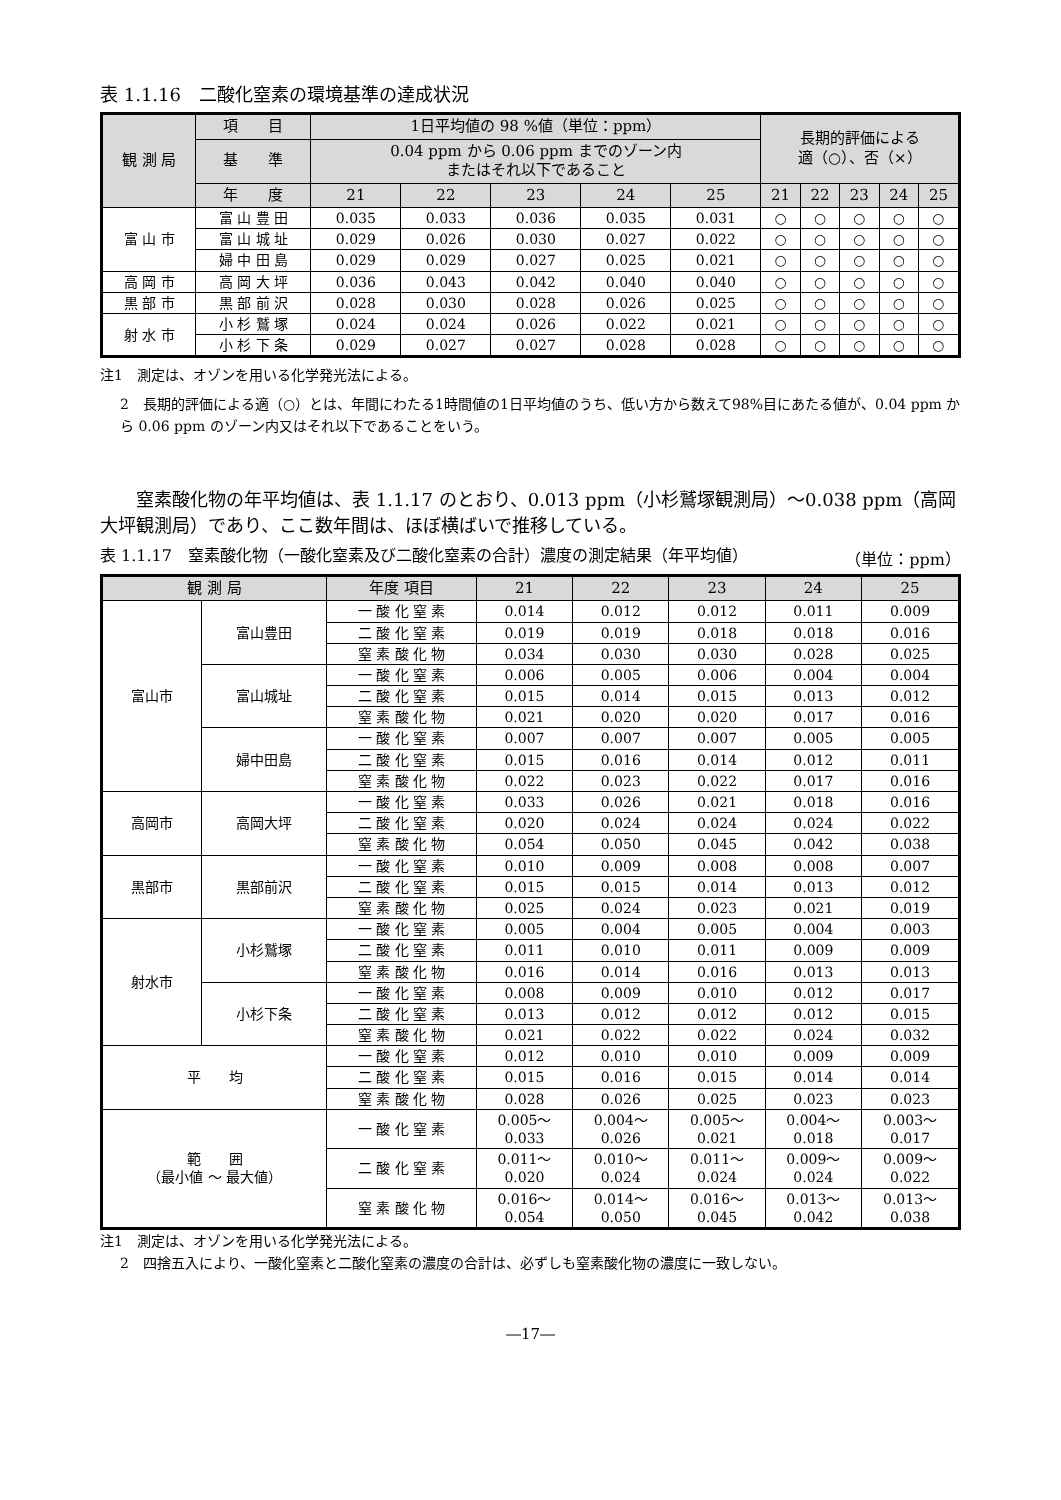表 1.1.16　二酸化窒素の環境基準の達成状況
| 観 測 局 | 項 目 | 1日平均値の 98 %値（単位：ppm） | | | | | 長期的評価による 適（○）、否（×） | | | | |
| --- | --- | --- | --- | --- | --- | --- | --- | --- | --- | --- | --- |
| | 基 準 | 0.04 ppm から 0.06 ppm までのゾーン内 またはそれ以下であること | | | | | | | | | |
| | 年 度 | 21 | 22 | 23 | 24 | 25 | 21 | 22 | 23 | 24 | 25 |
| 富 山 市 | 富 山 豊 田 | 0.035 | 0.033 | 0.036 | 0.035 | 0.031 | ○ | ○ | ○ | ○ | ○ |
| | 富 山 城 址 | 0.029 | 0.026 | 0.030 | 0.027 | 0.022 | ○ | ○ | ○ | ○ | ○ |
| | 婦 中 田 島 | 0.029 | 0.029 | 0.027 | 0.025 | 0.021 | ○ | ○ | ○ | ○ | ○ |
| 高 岡 市 | 高 岡 大 坪 | 0.036 | 0.043 | 0.042 | 0.040 | 0.040 | ○ | ○ | ○ | ○ | ○ |
| 黒 部 市 | 黒 部 前 沢 | 0.028 | 0.030 | 0.028 | 0.026 | 0.025 | ○ | ○ | ○ | ○ | ○ |
| 射 水 市 | 小 杉 鷲 塚 | 0.024 | 0.024 | 0.026 | 0.022 | 0.021 | ○ | ○ | ○ | ○ | ○ |
| | 小 杉 下 条 | 0.029 | 0.027 | 0.027 | 0.028 | 0.028 | ○ | ○ | ○ | ○ | ○ |
注1　測定は、オゾンを用いる化学発光法による。
2　長期的評価による適（○）とは、年間にわたる1時間値の1日平均値のうち、低い方から数えて98%目にあたる値が、0.04 ppm から 0.06 ppm のゾーン内又はそれ以下であることをいう。
窒素酸化物の年平均値は、表 1.1.17 のとおり、0.013 ppm（小杉鷲塚観測局）～0.038 ppm（高岡大坪観測局）であり、ここ数年間は、ほぼ横ばいで推移している。
表 1.1.17　窒素酸化物（一酸化窒素及び二酸化窒素の合計）濃度の測定結果（年平均値） （単位：ppm）
| 観 測 局 | | 年度 項目 | 21 | 22 | 23 | 24 | 25 |
| --- | --- | --- | --- | --- | --- | --- | --- |
| 富山市 | 富山豊田 | 一 酸 化 窒 素 | 0.014 | 0.012 | 0.012 | 0.011 | 0.009 |
| | | 二 酸 化 窒 素 | 0.019 | 0.019 | 0.018 | 0.018 | 0.016 |
| | | 窒 素 酸 化 物 | 0.034 | 0.030 | 0.030 | 0.028 | 0.025 |
| | 富山城址 | 一 酸 化 窒 素 | 0.006 | 0.005 | 0.006 | 0.004 | 0.004 |
| | | 二 酸 化 窒 素 | 0.015 | 0.014 | 0.015 | 0.013 | 0.012 |
| | | 窒 素 酸 化 物 | 0.021 | 0.020 | 0.020 | 0.017 | 0.016 |
| | 婦中田島 | 一 酸 化 窒 素 | 0.007 | 0.007 | 0.007 | 0.005 | 0.005 |
| | | 二 酸 化 窒 素 | 0.015 | 0.016 | 0.014 | 0.012 | 0.011 |
| | | 窒 素 酸 化 物 | 0.022 | 0.023 | 0.022 | 0.017 | 0.016 |
| 高岡市 | 高岡大坪 | 一 酸 化 窒 素 | 0.033 | 0.026 | 0.021 | 0.018 | 0.016 |
| | | 二 酸 化 窒 素 | 0.020 | 0.024 | 0.024 | 0.024 | 0.022 |
| | | 窒 素 酸 化 物 | 0.054 | 0.050 | 0.045 | 0.042 | 0.038 |
| 黒部市 | 黒部前沢 | 一 酸 化 窒 素 | 0.010 | 0.009 | 0.008 | 0.008 | 0.007 |
| | | 二 酸 化 窒 素 | 0.015 | 0.015 | 0.014 | 0.013 | 0.012 |
| | | 窒 素 酸 化 物 | 0.025 | 0.024 | 0.023 | 0.021 | 0.019 |
| 射水市 | 小杉鷲塚 | 一 酸 化 窒 素 | 0.005 | 0.004 | 0.005 | 0.004 | 0.003 |
| | | 二 酸 化 窒 素 | 0.011 | 0.010 | 0.011 | 0.009 | 0.009 |
| | | 窒 素 酸 化 物 | 0.016 | 0.014 | 0.016 | 0.013 | 0.013 |
| | 小杉下条 | 一 酸 化 窒 素 | 0.008 | 0.009 | 0.010 | 0.012 | 0.017 |
| | | 二 酸 化 窒 素 | 0.013 | 0.012 | 0.012 | 0.012 | 0.015 |
| | | 窒 素 酸 化 物 | 0.021 | 0.022 | 0.022 | 0.024 | 0.032 |
| 平 均 | | 一 酸 化 窒 素 | 0.012 | 0.010 | 0.010 | 0.009 | 0.009 |
| | | 二 酸 化 窒 素 | 0.015 | 0.016 | 0.015 | 0.014 | 0.014 |
| | | 窒 素 酸 化 物 | 0.028 | 0.026 | 0.025 | 0.023 | 0.023 |
| 範 囲 （最小値 ～ 最大値） | | 一 酸 化 窒 素 | 0.005～ 0.033 | 0.004～ 0.026 | 0.005～ 0.021 | 0.004～ 0.018 | 0.003～ 0.017 |
| | | 二 酸 化 窒 素 | 0.011～ 0.020 | 0.010～ 0.024 | 0.011～ 0.024 | 0.009～ 0.024 | 0.009～ 0.022 |
| | | 窒 素 酸 化 物 | 0.016～ 0.054 | 0.014～ 0.050 | 0.016～ 0.045 | 0.013～ 0.042 | 0.013～ 0.038 |
注1　測定は、オゾンを用いる化学発光法による。
2　四捨五入により、一酸化窒素と二酸化窒素の濃度の合計は、必ずしも窒素酸化物の濃度に一致しない。
―17―